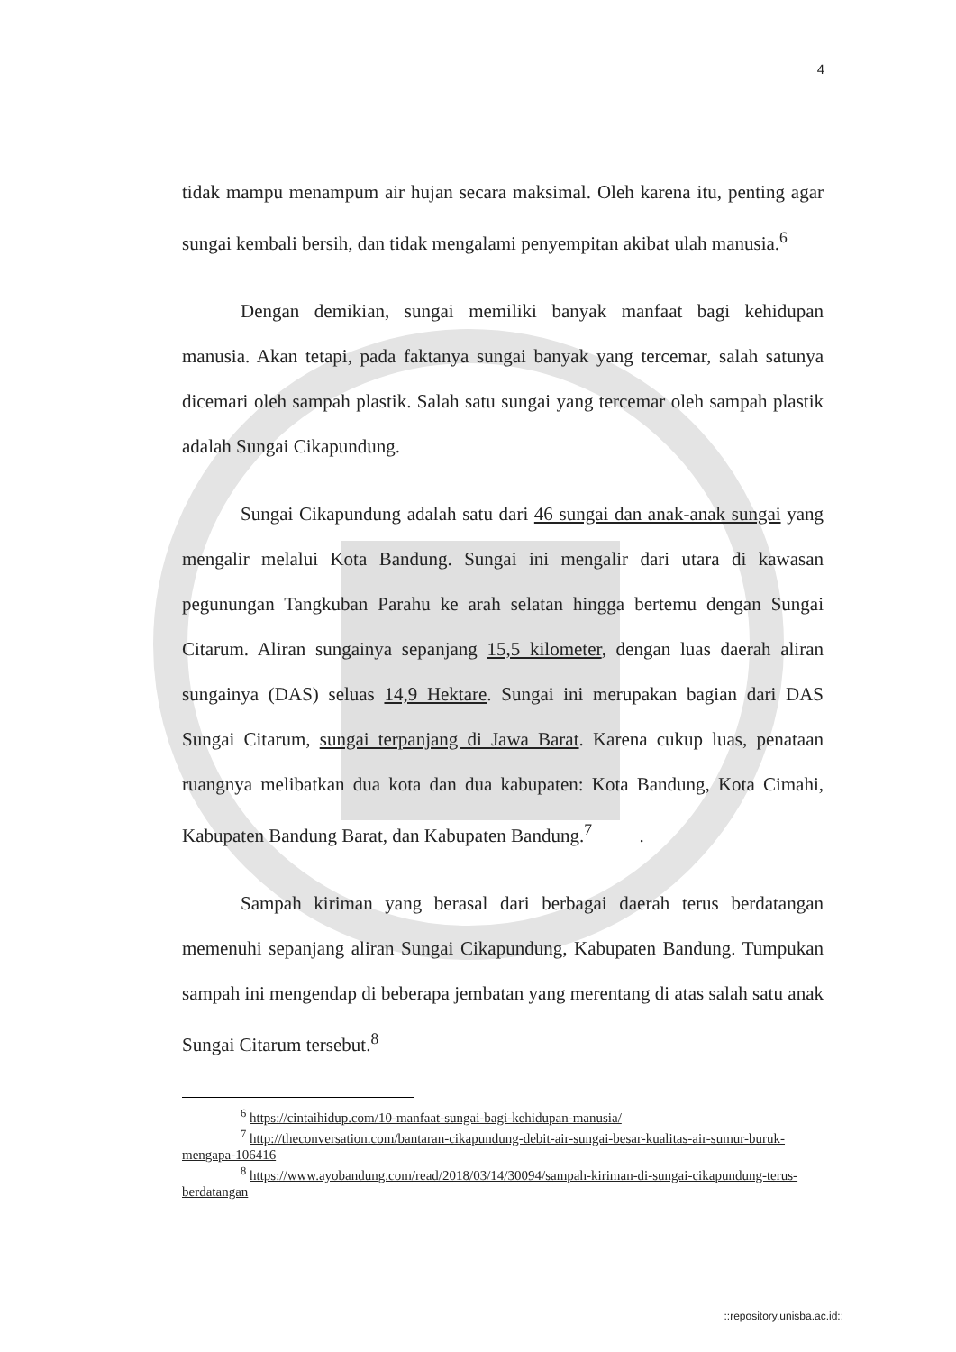4
tidak mampu menampum air hujan secara maksimal. Oleh karena itu, penting agar sungai kembali bersih, dan tidak mengalami penyempitan akibat ulah manusia.<sup>6</sup>
Dengan demikian, sungai memiliki banyak manfaat bagi kehidupan manusia. Akan tetapi, pada faktanya sungai banyak yang tercemar, salah satunya dicemari oleh sampah plastik. Salah satu sungai yang tercemar oleh sampah plastik adalah Sungai Cikapundung.
Sungai Cikapundung adalah satu dari 46 sungai dan anak-anak sungai yang mengalir melalui Kota Bandung. Sungai ini mengalir dari utara di kawasan pegunungan Tangkuban Parahu ke arah selatan hingga bertemu dengan Sungai Citarum. Aliran sungainya sepanjang 15,5 kilometer, dengan luas daerah aliran sungainya (DAS) seluas 14,9 Hektare. Sungai ini merupakan bagian dari DAS Sungai Citarum, sungai terpanjang di Jawa Barat. Karena cukup luas, penataan ruangnya melibatkan dua kota dan dua kabupaten: Kota Bandung, Kota Cimahi, Kabupaten Bandung Barat, dan Kabupaten Bandung.<sup>7</sup> .
Sampah kiriman yang berasal dari berbagai daerah terus berdatangan memenuhi sepanjang aliran Sungai Cikapundung, Kabupaten Bandung. Tumpukan sampah ini mengendap di beberapa jembatan yang merentang di atas salah satu anak Sungai Citarum tersebut.<sup>8</sup>
<sup>6</sup> https://cintaihidup.com/10-manfaat-sungai-bagi-kehidupan-manusia/
<sup>7</sup> http://theconversation.com/bantaran-cikapundung-debit-air-sungai-besar-kualitas-air-sumur-buruk-mengapa-106416
<sup>8</sup> https://www.ayobandung.com/read/2018/03/14/30094/sampah-kiriman-di-sungai-cikapundung-terus-berdatangan
::repository.unisba.ac.id::